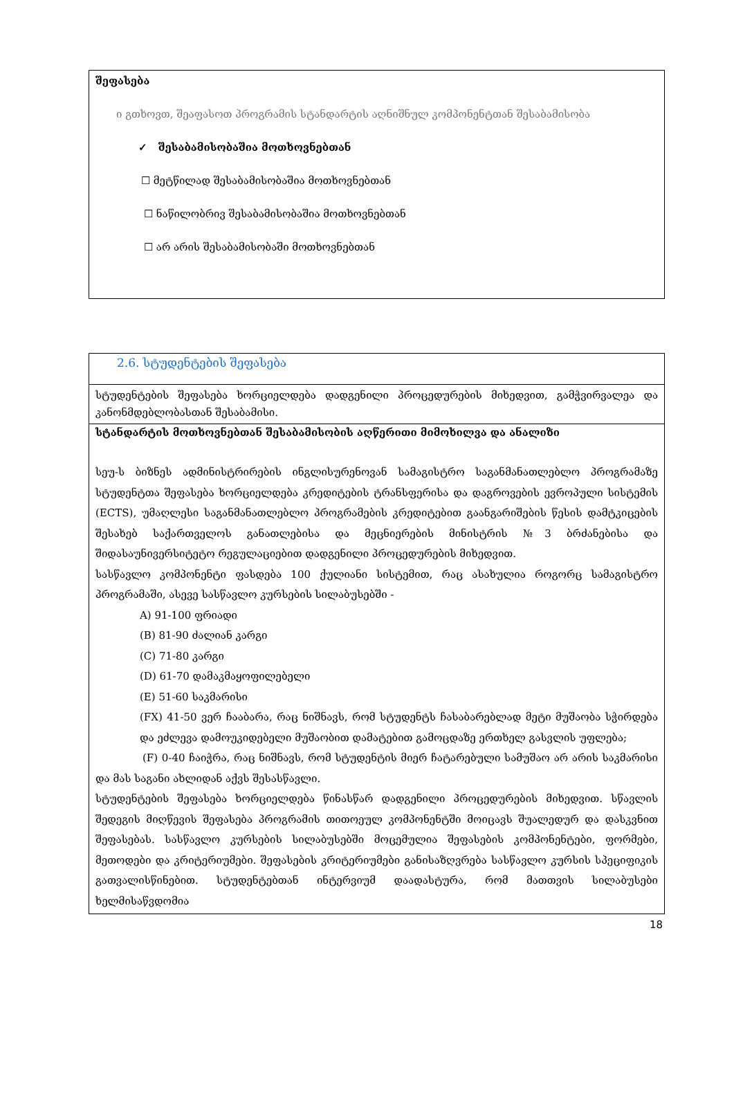შეფასება
ი გთხოვთ, შეაფასოთ პროგრამის სტანდარტის აღნიშნულ კომპონენტთან შესაბამისობა
✓ შესაბამისობაშია მოთხოვნებთან
☐ მეტწილად შესაბამისობაშია მოთხოვნებთან
☐ ნაწილობრივ შესაბამისობაშია მოთხოვნებთან
☐ არ არის შესაბამისობაში მოთხოვნებთან
2.6. სტუდენტების შეფასება
სტუდენტების შეფასება ხორციელდება დადგენილი პროცედურების მიხედვით, გამჭვირვალეა და კანონმდებლობასთან შესაბამისი.
სტანდარტის მოთხოვნებთან შესაბამისობის აღწერითი მიმოხილვა და ანალიზი
სეუ-ს ბიზნეს ადმინისტრირების ინგლისურენოვან სამაგისტრო საგანმანათლებლო პროგრამაზე სტუდენტთა შეფასება ხორციელდება კრედიტების ტრანსფერისა და დაგროვების ევროპული სისტემის (ECTS), უმაღლესი საგანმანათლებლო პროგრამების კრედიტებით გაანგარიშების წესის დამტკიცების შესახებ საქართველოს განათლებისა და მეცნიერების მინისტრის №3 ბრძანებისა და შიდასაუნივერსიტეტო რეგულაციებით დადგენილი პროცედურების მიხედვით.
სასწავლო კომპონენტი ფასდება 100 ქულიანი სისტემით, რაც ასახულია როგორც სამაგისტრო პროგრამაში, ასევე სასწავლო კურსების სილაბუსებში -
A) 91-100 ფრიადი
(B) 81-90 ძალიან კარგი
(C) 71-80 კარგი
(D) 61-70 დამაკმაყოფილებელი
(E) 51-60 საკმარისი
(FX) 41-50 ვერ ჩააბარა, რაც ნიშნავს, რომ სტუდენტს ჩასაბარებლად მეტი მუშაობა სჭირდება და ეძლევა დამოუკიდებელი მუშაობით დამატებით გამოცდაზე ერთხელ გასვლის უფლება;
(F) 0-40 ჩაიჭრა, რაც ნიშნავს, რომ სტუდენტის მიერ ჩატარებული სამუშაო არ არის საკმარისი და მას საგანი ახლიდან აქვს შესასწავლი.
სტუდენტების შეფასება ხორციელდება წინასწარ დადგენილი პროცედურების მიხედვით. სწავლის შედეგის მიღწევის შეფასება პროგრამის თითოეულ კომპონენტში მოიცავს შუალედურ და დასკვნით შეფასებას. სასწავლო კურსების სილაბუსებში მოცემულია შეფასების კომპონენტები, ფორმები, მეთოდები და კრიტერიუმები. შეფასების კრიტერიუმები განისაზღვრება სასწავლო კურსის სპეციფიკის გათვალისწინებით. სტუდენტებთან ინტერვიუმ დაადასტურა, რომ მათთვის სილაბუსები ხელმისაწვდომია
18